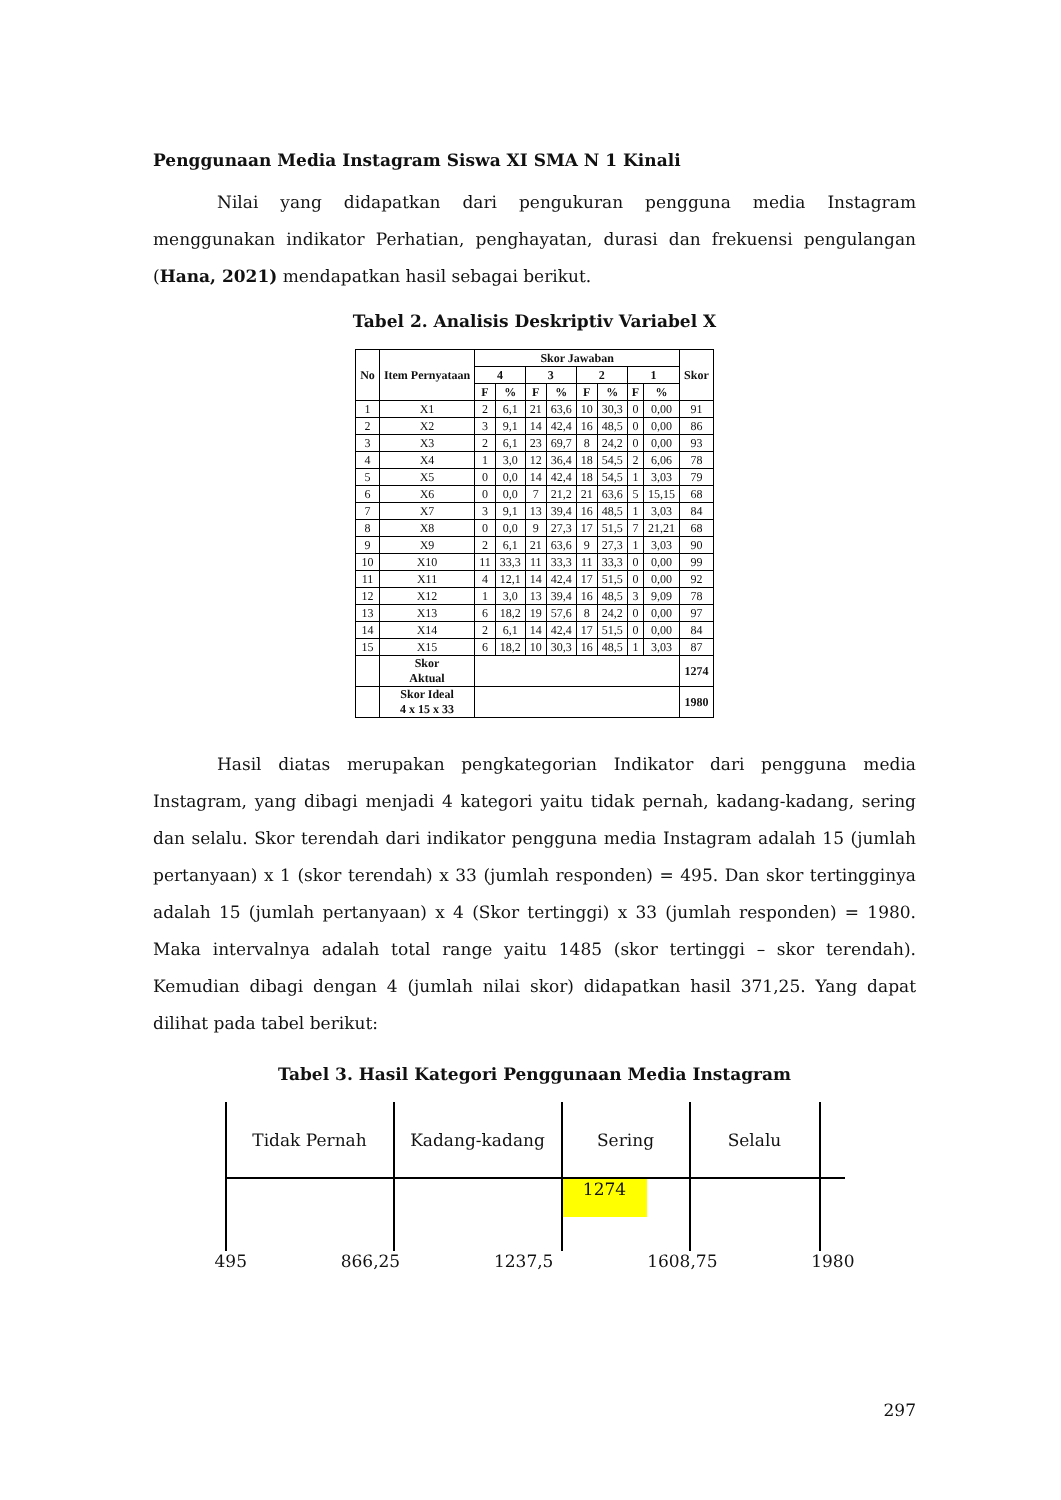Penggunaan Media Instagram Siswa XI SMA N 1 Kinali
Nilai yang didapatkan dari pengukuran pengguna media Instagram menggunakan indikator Perhatian, penghayatan, durasi dan frekuensi pengulangan (Hana, 2021) mendapatkan hasil sebagai berikut.
Tabel 2. Analisis Deskriptiv Variabel X
| No | Item Pernyataan | Skor Jawaban | | | | | | | | Skor |
| --- | --- | --- | --- | --- | --- | --- | --- | --- | --- | --- |
| | | 4 | | 3 | | 2 | | 1 | | |
| | | F | % | F | % | F | % | F | % | |
| 1 | X1 | 2 | 6,1 | 21 | 63,6 | 10 | 30,3 | 0 | 0,00 | 91 |
| 2 | X2 | 3 | 9,1 | 14 | 42,4 | 16 | 48,5 | 0 | 0,00 | 86 |
| 3 | X3 | 2 | 6,1 | 23 | 69,7 | 8 | 24,2 | 0 | 0,00 | 93 |
| 4 | X4 | 1 | 3,0 | 12 | 36,4 | 18 | 54,5 | 2 | 6,06 | 78 |
| 5 | X5 | 0 | 0,0 | 14 | 42,4 | 18 | 54,5 | 1 | 3,03 | 79 |
| 6 | X6 | 0 | 0,0 | 7 | 21,2 | 21 | 63,6 | 5 | 15,15 | 68 |
| 7 | X7 | 3 | 9,1 | 13 | 39,4 | 16 | 48,5 | 1 | 3,03 | 84 |
| 8 | X8 | 0 | 0,0 | 9 | 27,3 | 17 | 51,5 | 7 | 21,21 | 68 |
| 9 | X9 | 2 | 6,1 | 21 | 63,6 | 9 | 27,3 | 1 | 3,03 | 90 |
| 10 | X10 | 11 | 33,3 | 11 | 33,3 | 11 | 33,3 | 0 | 0,00 | 99 |
| 11 | X11 | 4 | 12,1 | 14 | 42,4 | 17 | 51,5 | 0 | 0,00 | 92 |
| 12 | X12 | 1 | 3,0 | 13 | 39,4 | 16 | 48,5 | 3 | 9,09 | 78 |
| 13 | X13 | 6 | 18,2 | 19 | 57,6 | 8 | 24,2 | 0 | 0,00 | 97 |
| 14 | X14 | 2 | 6,1 | 14 | 42,4 | 17 | 51,5 | 0 | 0,00 | 84 |
| 15 | X15 | 6 | 18,2 | 10 | 30,3 | 16 | 48,5 | 1 | 3,03 | 87 |
| | Skor Aktual | | | | | | | | | 1274 |
| | Skor Ideal 4 x 15 x 33 | | | | | | | | | 1980 |
Hasil diatas merupakan pengkategorian Indikator dari pengguna media Instagram, yang dibagi menjadi 4 kategori yaitu tidak pernah, kadang-kadang, sering dan selalu. Skor terendah dari indikator pengguna media Instagram adalah 15 (jumlah pertanyaan) x 1 (skor terendah) x 33 (jumlah responden) = 495. Dan skor tertingginya adalah 15 (jumlah pertanyaan) x 4 (Skor tertinggi) x 33 (jumlah responden) = 1980. Maka intervalnya adalah total range yaitu 1485 (skor tertinggi – skor terendah). Kemudian dibagi dengan 4 (jumlah nilai skor) didapatkan hasil 371,25. Yang dapat dilihat pada tabel berikut:
Tabel 3. Hasil Kategori Penggunaan Media Instagram
Tidak Pernah Kadang-kadang Sering Selalu
1274
495 866,25 1237,5 1608,75 1980
297